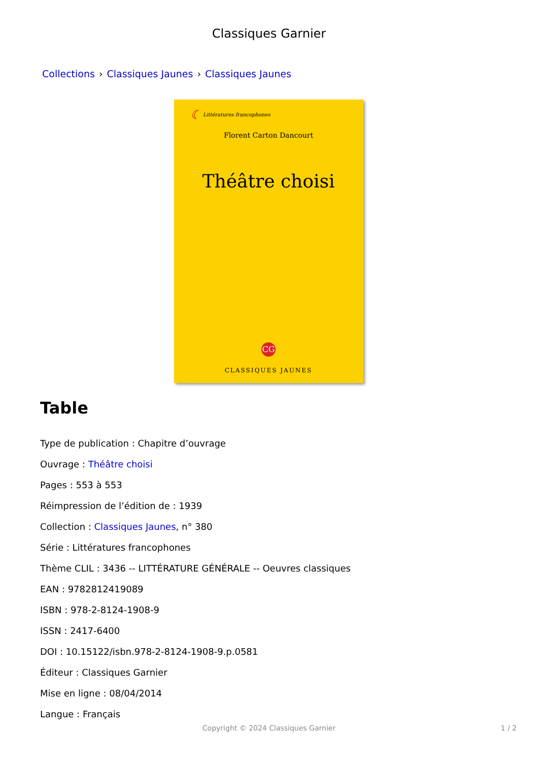Classiques Garnier
Collections › Classiques Jaunes › Classiques Jaunes
☾ Littératures francophones
Florent Carton Dancourt
Théâtre choisi
CG
CLASSIQUES JAUNES
Table
Type de publication : Chapitre d’ouvrage
Ouvrage : Théâtre choisi
Pages : 553 à 553
Réimpression de l’édition de : 1939
Collection : Classiques Jaunes, n° 380
Série : Littératures francophones
Thème CLIL : 3436 -- LITTÉRATURE GÉNÉRALE -- Oeuvres classiques
EAN : 9782812419089
ISBN : 978-2-8124-1908-9
ISSN : 2417-6400
DOI : 10.15122/isbn.978-2-8124-1908-9.p.0581
Éditeur : Classiques Garnier
Mise en ligne : 08/04/2014
Langue : Français
Copyright © 2024 Classiques Garnier
1 / 2